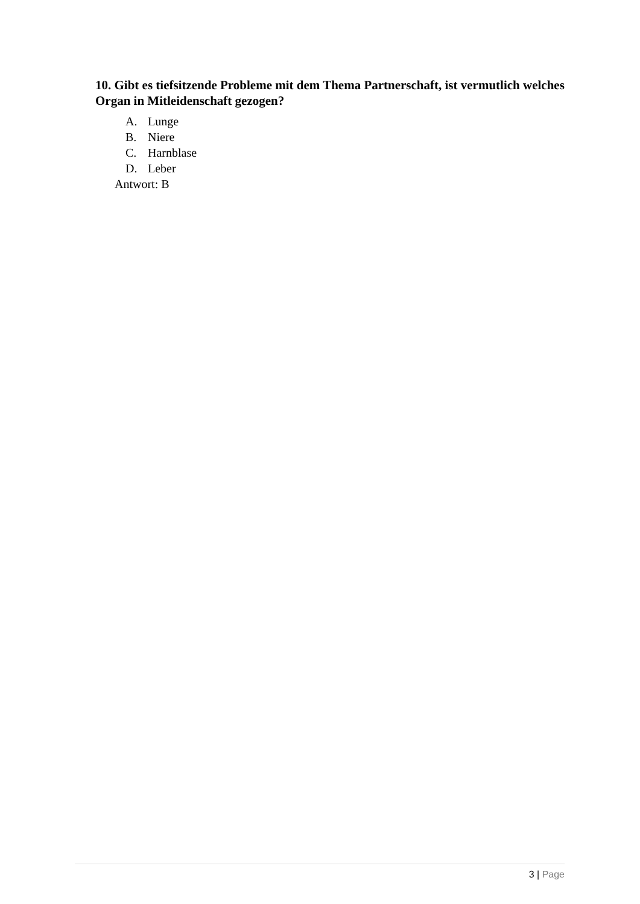10. Gibt es tiefsitzende Probleme mit dem Thema Partnerschaft, ist vermutlich welches Organ in Mitleidenschaft gezogen?
A. Lunge
B. Niere
C. Harnblase
D. Leber
Antwort: B
3 | Page